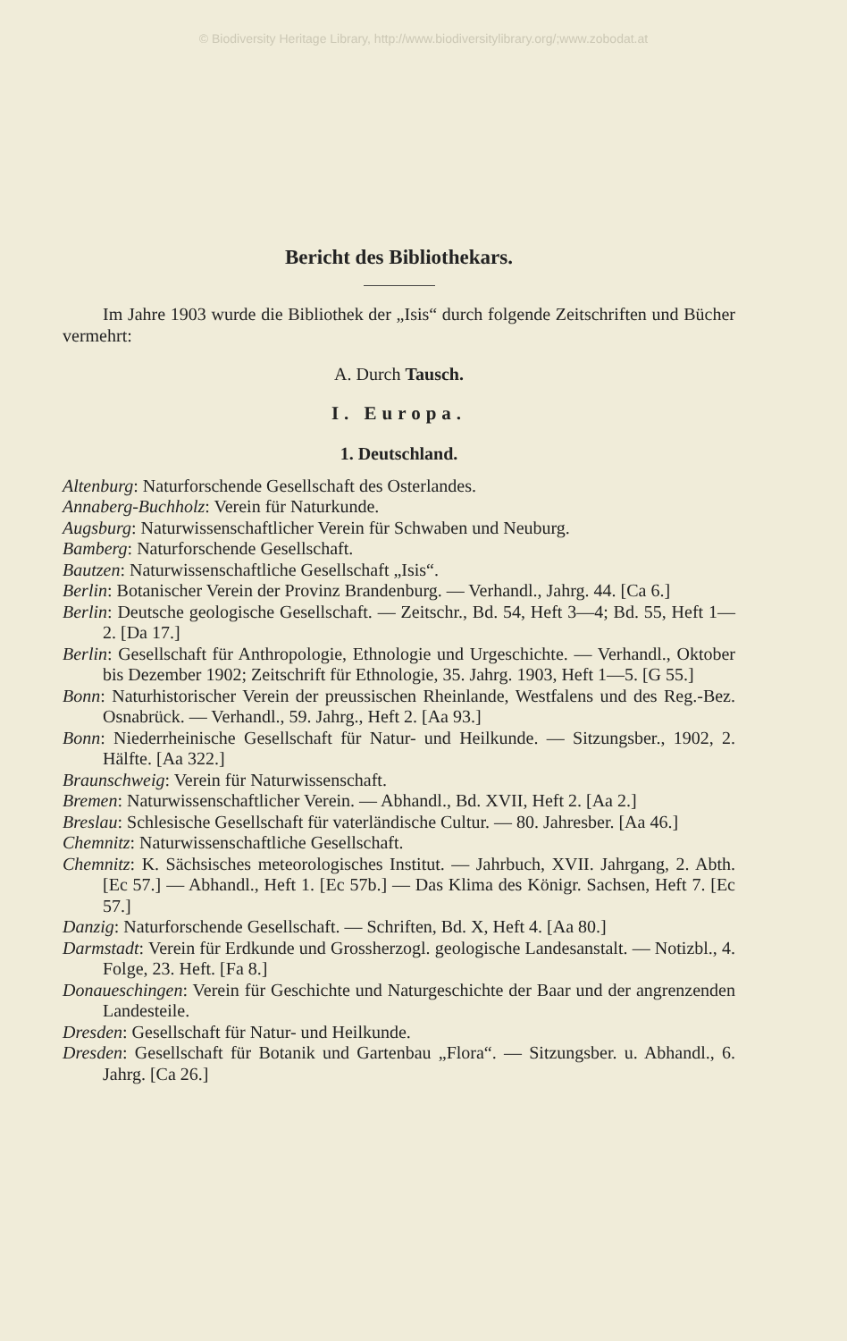© Biodiversity Heritage Library, http://www.biodiversitylibrary.org/;www.zobodat.at
Bericht des Bibliothekars.
Im Jahre 1903 wurde die Bibliothek der „Isis“ durch folgende Zeitschriften und Bücher vermehrt:
A. Durch Tausch.
I. Europa.
1. Deutschland.
Altenburg: Naturforschende Gesellschaft des Osterlandes.
Annaberg-Buchholz: Verein für Naturkunde.
Augsburg: Naturwissenschaftlicher Verein für Schwaben und Neuburg.
Bamberg: Naturforschende Gesellschaft.
Bautzen: Naturwissenschaftliche Gesellschaft „Isis“.
Berlin: Botanischer Verein der Provinz Brandenburg. — Verhandl., Jahrg. 44. [Ca 6.]
Berlin: Deutsche geologische Gesellschaft. — Zeitschr., Bd. 54, Heft 3—4; Bd. 55, Heft 1—2. [Da 17.]
Berlin: Gesellschaft für Anthropologie, Ethnologie und Urgeschichte. — Verhandl., Oktober bis Dezember 1902; Zeitschrift für Ethnologie, 35. Jahrg. 1903, Heft 1—5. [G 55.]
Bonn: Naturhistorischer Verein der preussischen Rheinlande, Westfalens und des Reg.-Bez. Osnabrück. — Verhandl., 59. Jahrg., Heft 2. [Aa 93.]
Bonn: Niederrheinische Gesellschaft für Natur- und Heilkunde. — Sitzungsber., 1902, 2. Hälfte. [Aa 322.]
Braunschweig: Verein für Naturwissenschaft.
Bremen: Naturwissenschaftlicher Verein. — Abhandl., Bd. XVII, Heft 2. [Aa 2.]
Breslau: Schlesische Gesellschaft für vaterländische Cultur. — 80. Jahresber. [Aa 46.]
Chemnitz: Naturwissenschaftliche Gesellschaft.
Chemnitz: K. Sächsisches meteorologisches Institut. — Jahrbuch, XVII. Jahrgang, 2. Abth. [Ec 57.] — Abhandl., Heft 1. [Ec 57b.] — Das Klima des Königr. Sachsen, Heft 7. [Ec 57.]
Danzig: Naturforschende Gesellschaft. — Schriften, Bd. X, Heft 4. [Aa 80.]
Darmstadt: Verein für Erdkunde und Grossherzogl. geologische Landesanstalt. — Notizbl., 4. Folge, 23. Heft. [Fa 8.]
Donaueschingen: Verein für Geschichte und Naturgeschichte der Baar und der angrenzenden Landesteile.
Dresden: Gesellschaft für Natur- und Heilkunde.
Dresden: Gesellschaft für Botanik und Gartenbau „Flora“. — Sitzungsber. u. Abhandl., 6. Jahrg. [Ca 26.]